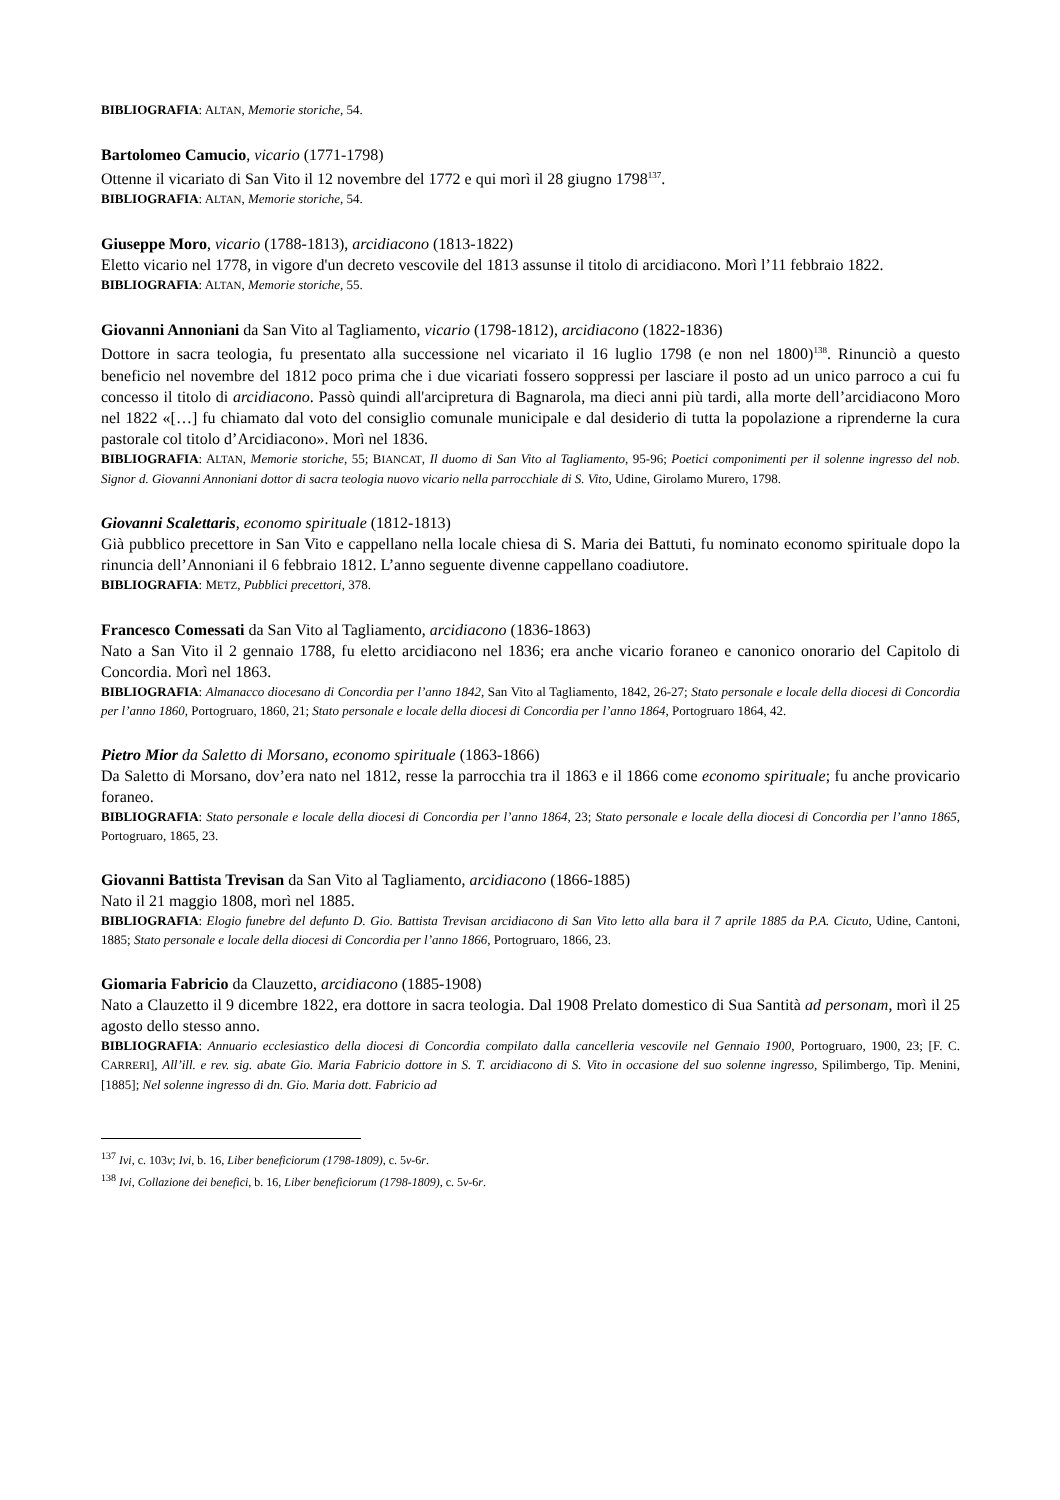BIBLIOGRAFIA: ALTAN, Memorie storiche, 54.
Bartolomeo Camucio, vicario (1771-1798)
Ottenne il vicariato di San Vito il 12 novembre del 1772 e qui morì il 28 giugno 1798<sup>137</sup>.
BIBLIOGRAFIA: ALTAN, Memorie storiche, 54.
Giuseppe Moro, vicario (1788-1813), arcidiacono (1813-1822)
Eletto vicario nel 1778, in vigore d'un decreto vescovile del 1813 assunse il titolo di arcidiacono. Morì l’11 febbraio 1822.
BIBLIOGRAFIA: ALTAN, Memorie storiche, 55.
Giovanni Annoniani da San Vito al Tagliamento, vicario (1798-1812), arcidiacono (1822-1836)
Dottore in sacra teologia, fu presentato alla successione nel vicariato il 16 luglio 1798 (e non nel 1800)<sup>138</sup>. Rinunciò a questo beneficio nel novembre del 1812 poco prima che i due vicariati fossero soppressi per lasciare il posto ad un unico parroco a cui fu concesso il titolo di arcidiacono. Passò quindi all'arcipretura di Bagnarola, ma dieci anni più tardi, alla morte dell’arcidiacono Moro nel 1822 «[…] fu chiamato dal voto del consiglio comunale municipale e dal desiderio di tutta la popolazione a riprenderne la cura pastorale col titolo d’Arcidiacono». Morì nel 1836.
BIBLIOGRAFIA: ALTAN, Memorie storiche, 55; BIANCAT, Il duomo di San Vito al Tagliamento, 95-96; Poetici componimenti per il solenne ingresso del nob. Signor d. Giovanni Annoniani dottor di sacra teologia nuovo vicario nella parrocchiale di S. Vito, Udine, Girolamo Murero, 1798.
Giovanni Scalettaris, economo spirituale (1812-1813)
Già pubblico precettore in San Vito e cappellano nella locale chiesa di S. Maria dei Battuti, fu nominato economo spirituale dopo la rinuncia dell’Annoniani il 6 febbraio 1812. L’anno seguente divenne cappellano coadiutore.
BIBLIOGRAFIA: METZ, Pubblici precettori, 378.
Francesco Comessati da San Vito al Tagliamento, arcidiacono (1836-1863)
Nato a San Vito il 2 gennaio 1788, fu eletto arcidiacono nel 1836; era anche vicario foraneo e canonico onorario del Capitolo di Concordia. Morì nel 1863.
BIBLIOGRAFIA: Almanacco diocesano di Concordia per l’anno 1842, San Vito al Tagliamento, 1842, 26-27; Stato personale e locale della diocesi di Concordia per l’anno 1860, Portogruaro, 1860, 21; Stato personale e locale della diocesi di Concordia per l’anno 1864, Portogruaro 1864, 42.
Pietro Mior da Saletto di Morsano, economo spirituale (1863-1866)
Da Saletto di Morsano, dov’era nato nel 1812, resse la parrocchia tra il 1863 e il 1866 come economo spirituale; fu anche provicario foraneo.
BIBLIOGRAFIA: Stato personale e locale della diocesi di Concordia per l’anno 1864, 23; Stato personale e locale della diocesi di Concordia per l’anno 1865, Portogruaro, 1865, 23.
Giovanni Battista Trevisan da San Vito al Tagliamento, arcidiacono (1866-1885)
Nato il 21 maggio 1808, morì nel 1885.
BIBLIOGRAFIA: Elogio funebre del defunto D. Gio. Battista Trevisan arcidiacono di San Vito letto alla bara il 7 aprile 1885 da P.A. Cicuto, Udine, Cantoni, 1885; Stato personale e locale della diocesi di Concordia per l’anno 1866, Portogruaro, 1866, 23.
Giomaria Fabricio da Clauzetto, arcidiacono (1885-1908)
Nato a Clauzetto il 9 dicembre 1822, era dottore in sacra teologia. Dal 1908 Prelato domestico di Sua Santità ad personam, morì il 25 agosto dello stesso anno.
BIBLIOGRAFIA: Annuario ecclesiastico della diocesi di Concordia compilato dalla cancelleria vescovile nel Gennaio 1900, Portogruaro, 1900, 23; [F. C. CARRERI], All’ill. e rev. sig. abate Gio. Maria Fabricio dottore in S. T. arcidiacono di S. Vito in occasione del suo solenne ingresso, Spilimbergo, Tip. Menini, [1885]; Nel solenne ingresso di dn. Gio. Maria dott. Fabricio ad
<sup>137</sup> Ivi, c. 103v; Ivi, b. 16, Liber beneficiorum (1798-1809), c. 5v-6r.
<sup>138</sup> Ivi, Collazione dei benefici, b. 16, Liber beneficiorum (1798-1809), c. 5v-6r.